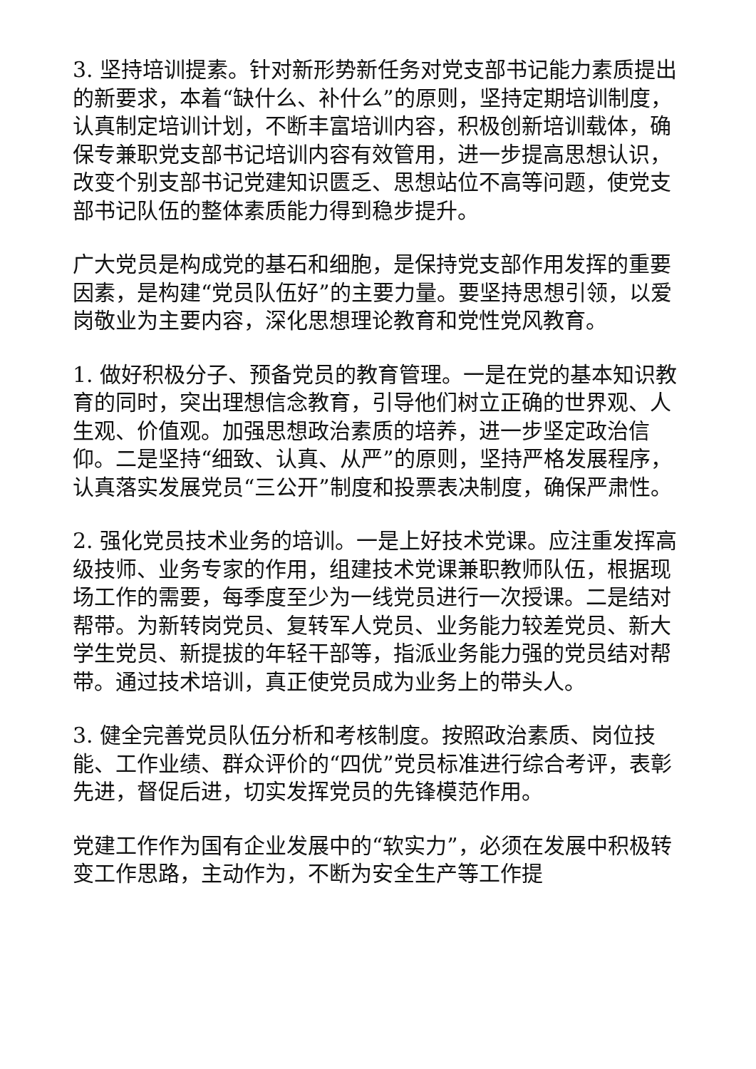3. 坚持培训提素。针对新形势新任务对党支部书记能力素质提出的新要求，本着“缺什么、补什么”的原则，坚持定期培训制度，认真制定培训计划，不断丰富培训内容，积极创新培训载体，确保专兼职党支部书记培训内容有效管用，进一步提高思想认识，改变个别支部书记党建知识匮乏、思想站位不高等问题，使党支部书记队伍的整体素质能力得到稳步提升。
广大党员是构成党的基石和细胞，是保持党支部作用发挥的重要因素，是构建“党员队伍好”的主要力量。要坚持思想引领，以爱岗敬业为主要内容，深化思想理论教育和党性党风教育。
1. 做好积极分子、预备党员的教育管理。一是在党的基本知识教育的同时，突出理想信念教育，引导他们树立正确的世界观、人生观、价值观。加强思想政治素质的培养，进一步坚定政治信仰。二是坚持“细致、认真、从严”的原则，坚持严格发展程序，认真落实发展党员“三公开”制度和投票表决制度，确保严肃性。
2. 强化党员技术业务的培训。一是上好技术党课。应注重发挥高级技师、业务专家的作用，组建技术党课兼职教师队伍，根据现场工作的需要，每季度至少为一线党员进行一次授课。二是结对帮带。为新转岗党员、复转军人党员、业务能力较差党员、新大学生党员、新提拔的年轻干部等，指派业务能力强的党员结对帮带。通过技术培训，真正使党员成为业务上的带头人。
3. 健全完善党员队伍分析和考核制度。按照政治素质、岗位技能、工作业绩、群众评价的“四优”党员标准进行综合考评，表彰先进，督促后进，切实发挥党员的先锋模范作用。
党建工作作为国有企业发展中的“软实力”，必须在发展中积极转变工作思路，主动作为，不断为安全生产等工作提